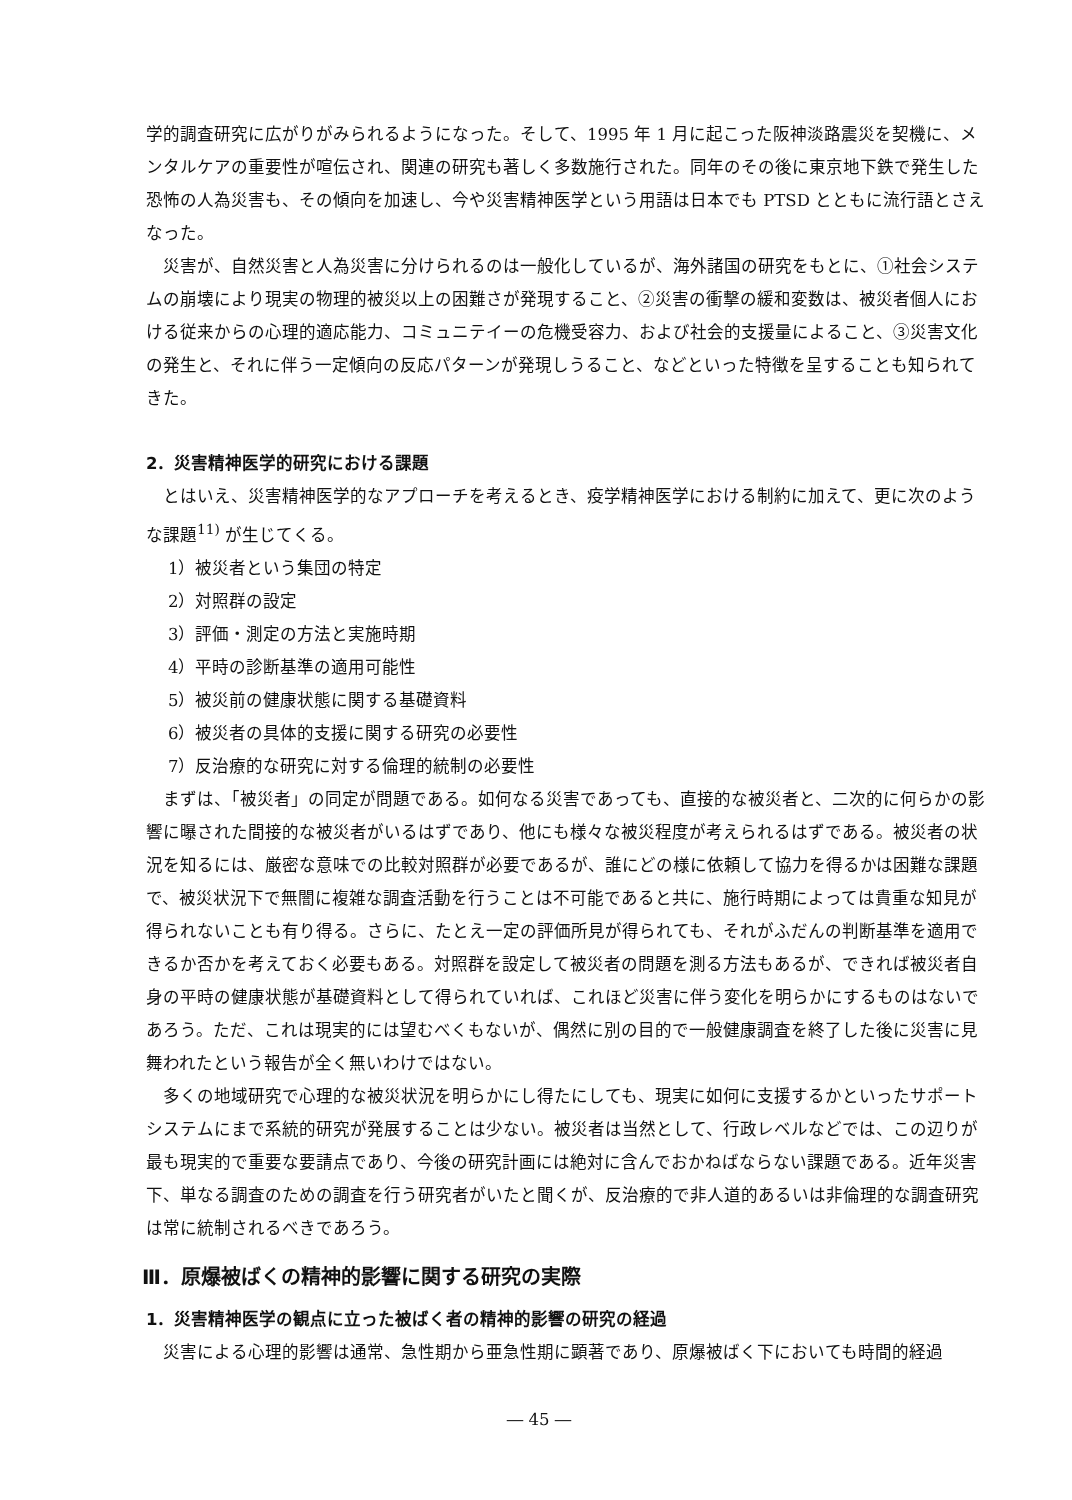学的調査研究に広がりがみられるようになった。そして、1995 年 1 月に起こった阪神淡路震災を契機に、メンタルケアの重要性が喧伝され、関連の研究も著しく多数施行された。同年のその後に東京地下鉄で発生した恐怖の人為災害も、その傾向を加速し、今や災害精神医学という用語は日本でも PTSD とともに流行語とさえなった。
災害が、自然災害と人為災害に分けられるのは一般化しているが、海外諸国の研究をもとに、①社会システムの崩壊により現実の物理的被災以上の困難さが発現すること、②災害の衝撃の緩和変数は、被災者個人における従来からの心理的適応能力、コミュニテイーの危機受容力、および社会的支援量によること、③災害文化の発生と、それに伴う一定傾向の反応パターンが発現しうること、などといった特徴を呈することも知られてきた。
2．災害精神医学的研究における課題
とはいえ、災害精神医学的なアプローチを考えるとき、疫学精神医学における制約に加えて、更に次のような課題<sup>11)</sup> が生じてくる。
1）被災者という集団の特定
2）対照群の設定
3）評価・測定の方法と実施時期
4）平時の診断基準の適用可能性
5）被災前の健康状態に関する基礎資料
6）被災者の具体的支援に関する研究の必要性
7）反治療的な研究に対する倫理的統制の必要性
まずは、「被災者」の同定が問題である。如何なる災害であっても、直接的な被災者と、二次的に何らかの影響に曝された間接的な被災者がいるはずであり、他にも様々な被災程度が考えられるはずである。被災者の状況を知るには、厳密な意味での比較対照群が必要であるが、誰にどの様に依頼して協力を得るかは困難な課題で、被災状況下で無闇に複雑な調査活動を行うことは不可能であると共に、施行時期によっては貴重な知見が得られないことも有り得る。さらに、たとえ一定の評価所見が得られても、それがふだんの判断基準を適用できるか否かを考えておく必要もある。対照群を設定して被災者の問題を測る方法もあるが、できれば被災者自身の平時の健康状態が基礎資料として得られていれば、これほど災害に伴う変化を明らかにするものはないであろう。ただ、これは現実的には望むべくもないが、偶然に別の目的で一般健康調査を終了した後に災害に見舞われたという報告が全く無いわけではない。
多くの地域研究で心理的な被災状況を明らかにし得たにしても、現実に如何に支援するかといったサポートシステムにまで系統的研究が発展することは少ない。被災者は当然として、行政レベルなどでは、この辺りが最も現実的で重要な要請点であり、今後の研究計画には絶対に含んでおかねばならない課題である。近年災害下、単なる調査のための調査を行う研究者がいたと聞くが、反治療的で非人道的あるいは非倫理的な調査研究は常に統制されるべきであろう。
Ⅲ．原爆被ばくの精神的影響に関する研究の実際
1．災害精神医学の観点に立った被ばく者の精神的影響の研究の経過
災害による心理的影響は通常、急性期から亜急性期に顕著であり、原爆被ばく下においても時間的経過
― 45 ―